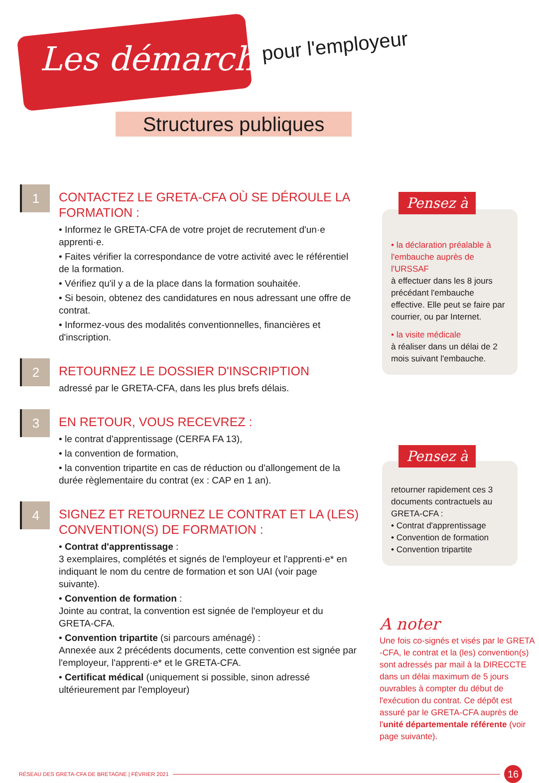Les démarches pour l'employeur
Structures publiques
1
CONTACTEZ LE GRETA-CFA OÙ SE DÉROULE LA FORMATION :
• Informez le GRETA-CFA de votre projet de recrutement d'un·e apprenti·e.
• Faites vérifier la correspondance de votre activité avec le référentiel de la formation.
• Vérifiez qu'il y a de la place dans la formation souhaitée.
• Si besoin, obtenez des candidatures en nous adressant une offre de contrat.
• Informez-vous des modalités conventionnelles, financières et d'inscription.
2
RETOURNEZ LE DOSSIER D'INSCRIPTION
adressé par le GRETA-CFA, dans les plus brefs délais.
3
EN RETOUR, VOUS RECEVREZ :
• le contrat d'apprentissage (CERFA FA 13),
• la convention de formation,
• la convention tripartite en cas de réduction ou d'allongement de la durée règlementaire du contrat (ex : CAP en 1 an).
4
SIGNEZ ET RETOURNEZ LE CONTRAT ET LA (LES) CONVENTION(S) DE FORMATION :
• Contrat d'apprentissage :
3 exemplaires, complétés et signés de l'employeur et l'apprenti·e* en indiquant le nom du centre de formation et son UAI (voir page suivante).
• Convention de formation :
Jointe au contrat, la convention est signée de l'employeur et du GRETA-CFA.
• Convention tripartite (si parcours aménagé) :
Annexée aux 2 précédents documents, cette convention est signée par l'employeur, l'apprenti·e* et le GRETA-CFA.
• Certificat médical (uniquement si possible, sinon adressé ultérieurement par l'employeur)
• la déclaration préalable à l'embauche auprès de l'URSSAF
à effectuer dans les 8 jours précédant l'embauche effective. Elle peut se faire par courrier, ou par Internet.
• la visite médicale
à réaliser dans un délai de 2 mois suivant l'embauche.
Pensez à
retourner rapidement ces 3 documents contractuels au GRETA-CFA :
• Contrat d'apprentissage
• Convention de formation
• Convention tripartite
Pensez à
A noter
Une fois co-signés et visés par le GRETA -CFA, le contrat et la (les) convention(s) sont adressés par mail à la DIRECCTE dans un délai maximum de 5 jours ouvrables à compter du début de l'exécution du contrat. Ce dépôt est assuré par le GRETA-CFA auprès de l'unité départementale référente (voir page suivante).
RÉSEAU DES GRETA-CFA DE BRETAGNE | FÉVRIER 2021 16